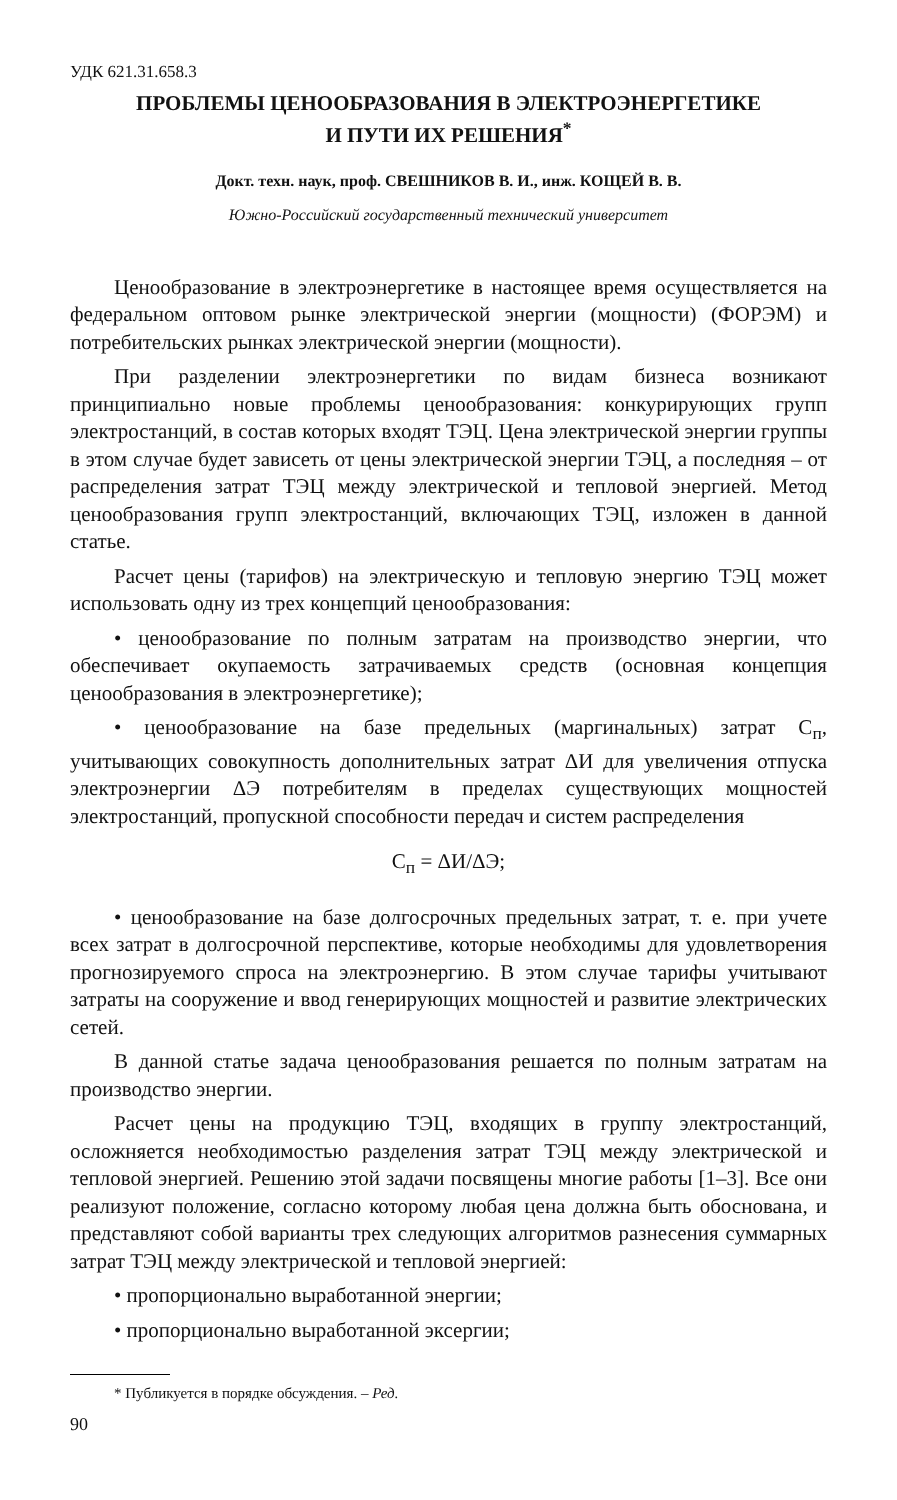УДК 621.31.658.3
ПРОБЛЕМЫ ЦЕНООБРАЗОВАНИЯ В ЭЛЕКТРОЭНЕРГЕТИКЕ
И ПУТИ ИХ РЕШЕНИЯ<sup>*</sup>
Докт. техн. наук, проф. СВЕШНИКОВ В. И., инж. КОЩЕЙ В. В.
Южно-Российский государственный технический университет
Ценообразование в электроэнергетике в настоящее время осуществляется на федеральном оптовом рынке электрической энергии (мощности) (ФОРЭМ) и потребительских рынках электрической энергии (мощности).
При разделении электроэнергетики по видам бизнеса возникают принципиально новые проблемы ценообразования: конкурирующих групп электростанций, в состав которых входят ТЭЦ. Цена электрической энергии группы в этом случае будет зависеть от цены электрической энергии ТЭЦ, а последняя – от распределения затрат ТЭЦ между электрической и тепловой энергией. Метод ценообразования групп электростанций, включающих ТЭЦ, изложен в данной статье.
Расчет цены (тарифов) на электрическую и тепловую энергию ТЭЦ может использовать одну из трех концепций ценообразования:
• ценообразование по полным затратам на производство энергии, что обеспечивает окупаемость затрачиваемых средств (основная концепция ценообразования в электроэнергетике);
• ценообразование на базе предельных (маргинальных) затрат С<sub>п</sub>, учитывающих совокупность дополнительных затрат ΔИ для увеличения отпуска электроэнергии ΔЭ потребителям в пределах существующих мощностей электростанций, пропускной способности передач и систем распределения
С<sub>п</sub> = ΔИ/ΔЭ;
• ценообразование на базе долгосрочных предельных затрат, т. е. при учете всех затрат в долгосрочной перспективе, которые необходимы для удовлетворения прогнозируемого спроса на электроэнергию. В этом случае тарифы учитывают затраты на сооружение и ввод генерирующих мощностей и развитие электрических сетей.
В данной статье задача ценообразования решается по полным затратам на производство энергии.
Расчет цены на продукцию ТЭЦ, входящих в группу электростанций, осложняется необходимостью разделения затрат ТЭЦ между электрической и тепловой энергией. Решению этой задачи посвящены многие работы [1–3]. Все они реализуют положение, согласно которому любая цена должна быть обоснована, и представляют собой варианты трех следующих алгоритмов разнесения суммарных затрат ТЭЦ между электрической и тепловой энергией:
• пропорционально выработанной энергии;
• пропорционально выработанной эксергии;
* Публикуется в порядке обсуждения. – Ред.
90